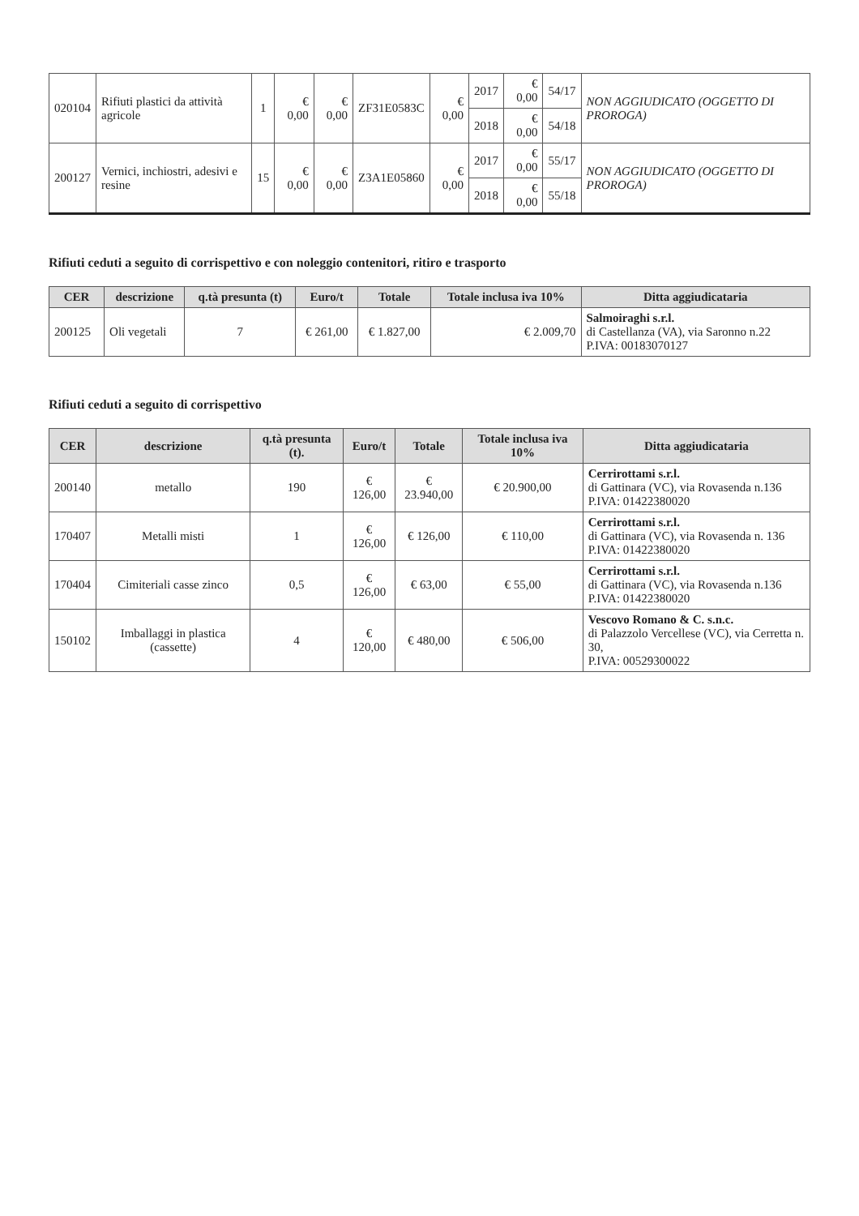| 020104 | Rifiuti plastici da attività agricole | 1 | € 0,00 | € 0,00 | ZF31E0583C | € 0,00 | 2017 | € 0,00 | 54/17 | NON AGGIUDICATO (OGGETTO DI PROROGA) |
| | | | | | | | 2018 | € 0,00 | 54/18 | |
| 200127 | Vernici, inchiostri, adesivi e resine | 15 | € 0,00 | € 0,00 | Z3A1E05860 | € 0,00 | 2017 | € 0,00 | 55/17 | NON AGGIUDICATO (OGGETTO DI PROROGA) |
| | | | | | | | 2018 | € 0,00 | 55/18 | |
Rifiuti ceduti a seguito di corrispettivo e con noleggio contenitori, ritiro e trasporto
| CER | descrizione | q.tà presunta (t) | Euro/t | Totale | Totale inclusa iva 10% | Ditta aggiudicataria |
| --- | --- | --- | --- | --- | --- | --- |
| 200125 | Oli vegetali | 7 | € 261,00 | € 1.827,00 | € 2.009,70 | Salmoiraghi s.r.l. di Castellanza (VA), via Saronno n.22 P.IVA: 00183070127 |
Rifiuti ceduti a seguito di corrispettivo
| CER | descrizione | q.tà presunta (t). | Euro/t | Totale | Totale inclusa iva 10% | Ditta aggiudicataria |
| --- | --- | --- | --- | --- | --- | --- |
| 200140 | metallo | 190 | € 126,00 | € 23.940,00 | € 20.900,00 | Cerrirottami s.r.l. di Gattinara (VC), via Rovasenda n.136 P.IVA: 01422380020 |
| 170407 | Metalli misti | 1 | € 126,00 | € 126,00 | € 110,00 | Cerrirottami s.r.l. di Gattinara (VC), via Rovasenda n. 136 P.IVA: 01422380020 |
| 170404 | Cimiteriali casse zinco | 0,5 | € 126,00 | € 63,00 | € 55,00 | Cerrirottami s.r.l. di Gattinara (VC), via Rovasenda n.136 P.IVA: 01422380020 |
| 150102 | Imballaggi in plastica (cassette) | 4 | € 120,00 | € 480,00 | € 506,00 | Vescovo Romano & C. s.n.c. di Palazzolo Vercellese (VC), via Cerretta n. 30, P.IVA: 00529300022 |